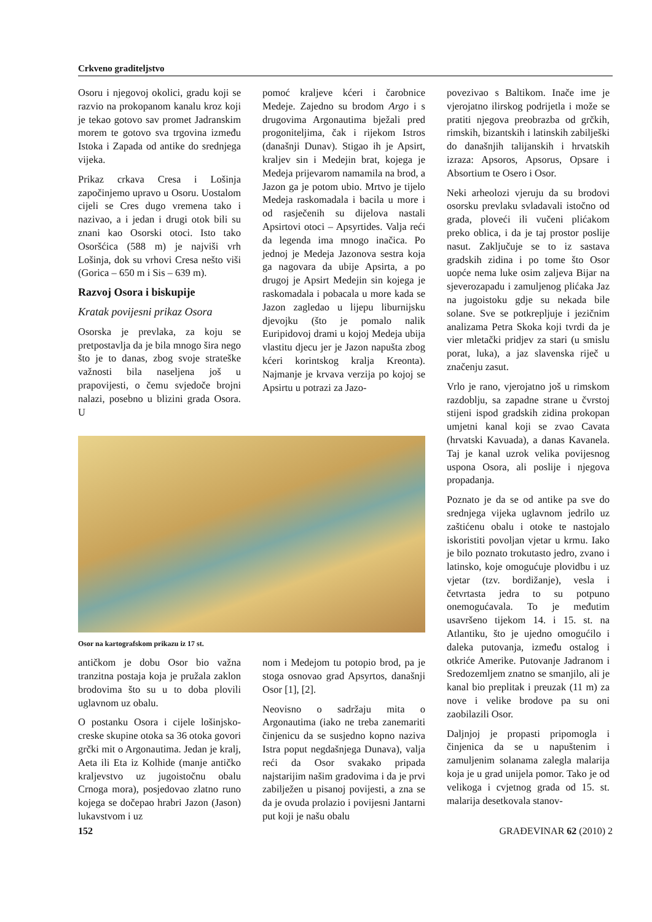Crkveno graditeljstvo
Osoru i njegovoj okolici, gradu koji se razvio na prokopanom kanalu kroz koji je tekao gotovo sav promet Jadranskim morem te gotovo sva trgovina između Istoka i Zapada od antike do srednjega vijeka.
Prikaz crkava Cresa i Lošinja započinjemo upravo u Osoru. Uostalom cijeli se Cres dugo vremena tako i nazivao, a i jedan i drugi otok bili su znani kao Osorski otoci. Isto tako Osoršćica (588 m) je najviši vrh Lošinja, dok su vrhovi Cresa nešto viši (Gorica – 650 m i Sis – 639 m).
Razvoj Osora i biskupije
Kratak povijesni prikaz Osora
Osorska je prevlaka, za koju se pretpostavlja da je bila mnogo šira nego što je to danas, zbog svoje strateške važnosti bila naseljena još u prapovijesti, o čemu svjedoče brojni nalazi, posebno u blizini grada Osora. U
pomoć kraljeve kćeri i čarobnice Medeje. Zajedno su brodom Argo i s drugovima Argonautima bježali pred progoniteljima, čak i rijekom Istros (današnji Dunav). Stigao ih je Apsirt, kraljev sin i Medejin brat, kojega je Medeja prijevarom namamila na brod, a Jazon ga je potom ubio. Mrtvo je tijelo Medeja raskomadala i bacila u more i od rasječenih su dijelova nastali Apsirtovi otoci – Apsyrtides. Valja reći da legenda ima mnogo inačica. Po jednoj je Medeja Jazonova sestra koja ga nagovara da ubije Apsirta, a po drugoj je Apsirt Medejin sin kojega je raskomadala i pobacala u more kada se Jazon zagledao u lijepu liburnijsku djevojku (što je pomalo nalik Euripidovoj drami u kojoj Medeja ubija vlastitu djecu jer je Jazon napušta zbog kćeri korintskog kralja Kreonta). Najmanje je krvava verzija po kojoj se Apsirtu u potrazi za Jazo-
Osor na kartografskom prikazu iz 17 st.
antičkom je dobu Osor bio važna tranzitna postaja koja je pružala zaklon brodovima što su u to doba plovili uglavnom uz obalu.
O postanku Osora i cijele lošinjsko-creske skupine otoka sa 36 otoka govori grčki mit o Argonautima. Jedan je kralj, Aeta ili Eta iz Kolhide (manje antičko kraljevstvo uz jugoistočnu obalu Crnoga mora), posjedovao zlatno runo kojega se dočepao hrabri Jazon (Jason) lukavstvom i uz
nom i Medejom tu potopio brod, pa je stoga osnovao grad Apsyrtos, današnji Osor [1], [2].
Neovisno o sadržaju mita o Argonautima (iako ne treba zanemariti činjenicu da se susjedno kopno naziva Istra poput negdašnjega Dunava), valja reći da Osor svakako pripada najstarijim našim gradovima i da je prvi zabilježen u pisanoj povijesti, a zna se da je ovuda prolazio i povijesni Jantarni put koji je našu obalu
povezivao s Baltikom. Inače ime je vjerojatno ilirskog podrijetla i može se pratiti njegova preobrazba od grčkih, rimskih, bizantskih i latinskih zabilješki do današnjih talijanskih i hrvatskih izraza: Apsoros, Apsorus, Opsare i Absortium te Osero i Osor.
Neki arheolozi vjeruju da su brodovi osorsku prevlaku svladavali istočno od grada, ploveći ili vučeni plićakom preko oblica, i da je taj prostor poslije nasut. Zaključuje se to iz sastava gradskih zidina i po tome što Osor uopće nema luke osim zaljeva Bijar na sjeverozapadu i zamuljenog plićaka Jaz na jugoistoku gdje su nekada bile solane. Sve se potkrepljuje i jezičnim analizama Petra Skoka koji tvrdi da je vier mletački pridjev za stari (u smislu porat, luka), a jaz slavenska riječ u značenju zasut.
Vrlo je rano, vjerojatno još u rimskom razdoblju, sa zapadne strane u čvrstoj stijeni ispod gradskih zidina prokopan umjetni kanal koji se zvao Cavata (hrvatski Kavuada), a danas Kavanela. Taj je kanal uzrok velika povijesnog uspona Osora, ali poslije i njegova propadanja.
Poznato je da se od antike pa sve do srednjega vijeka uglavnom jedrilo uz zaštićenu obalu i otoke te nastojalo iskoristiti povoljan vjetar u krmu. Iako je bilo poznato trokutasto jedro, zvano i latinsko, koje omogućuje plovidbu i uz vjetar (tzv. bordižanje), vesla i četvrtasta jedra to su potpuno onemogućavala. To je međutim usavršeno tijekom 14. i 15. st. na Atlantiku, što je ujedno omogućilo i daleka putovanja, između ostalog i otkriće Amerike. Putovanje Jadranom i Sredozemljem znatno se smanjilo, ali je kanal bio preplitak i preuzak (11 m) za nove i velike brodove pa su oni zaobilazili Osor.
Daljnjoj je propasti pripomogla i činjenica da se u napuštenim i zamuljenim solanama zalegla malarija koja je u grad unijela pomor. Tako je od velikoga i cvjetnog grada od 15. st. malarija desetkovala stanov-
152 GRAĐEVINAR 62 (2010) 2